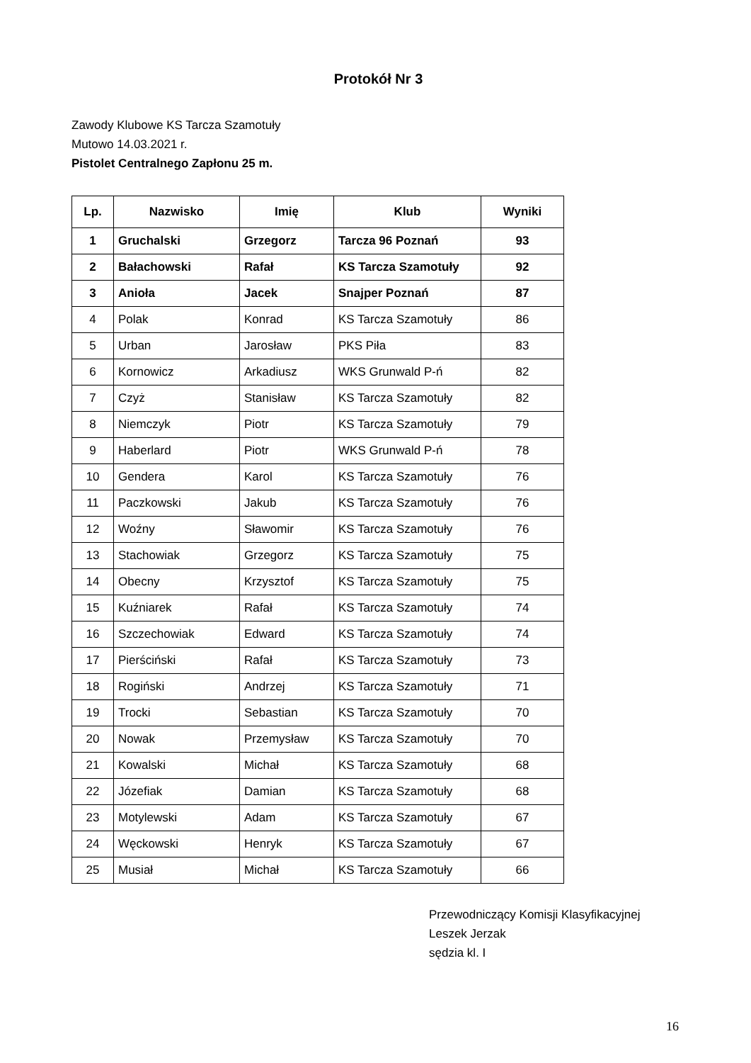Protokół Nr 3
Zawody Klubowe KS Tarcza Szamotuły
Mutowo 14.03.2021 r.
Pistolet Centralnego Zapłonu 25 m.
| Lp. | Nazwisko | Imię | Klub | Wyniki |
| --- | --- | --- | --- | --- |
| 1 | Gruchalski | Grzegorz | Tarcza 96 Poznań | 93 |
| 2 | Bałachowski | Rafał | KS Tarcza Szamotuły | 92 |
| 3 | Anioła | Jacek | Snajper Poznań | 87 |
| 4 | Polak | Konrad | KS Tarcza Szamotuły | 86 |
| 5 | Urban | Jarosław | PKS Piła | 83 |
| 6 | Kornowicz | Arkadiusz | WKS Grunwald P-ń | 82 |
| 7 | Czyż | Stanisław | KS Tarcza Szamotuły | 82 |
| 8 | Niemczyk | Piotr | KS Tarcza Szamotuły | 79 |
| 9 | Haberlard | Piotr | WKS Grunwald P-ń | 78 |
| 10 | Gendera | Karol | KS Tarcza Szamotuły | 76 |
| 11 | Paczkowski | Jakub | KS Tarcza Szamotuły | 76 |
| 12 | Woźny | Sławomir | KS Tarcza Szamotuły | 76 |
| 13 | Stachowiak | Grzegorz | KS Tarcza Szamotuły | 75 |
| 14 | Obecny | Krzysztof | KS Tarcza Szamotuły | 75 |
| 15 | Kuźniarek | Rafał | KS Tarcza Szamotuły | 74 |
| 16 | Szczechowiak | Edward | KS Tarcza Szamotuły | 74 |
| 17 | Pierściński | Rafał | KS Tarcza Szamotuły | 73 |
| 18 | Rogiński | Andrzej | KS Tarcza Szamotuły | 71 |
| 19 | Trocki | Sebastian | KS Tarcza Szamotuły | 70 |
| 20 | Nowak | Przemysław | KS Tarcza Szamotuły | 70 |
| 21 | Kowalski | Michał | KS Tarcza Szamotuły | 68 |
| 22 | Józefiak | Damian | KS Tarcza Szamotuły | 68 |
| 23 | Motylewski | Adam | KS Tarcza Szamotuły | 67 |
| 24 | Węckowski | Henryk | KS Tarcza Szamotuły | 67 |
| 25 | Musiał | Michał | KS Tarcza Szamotuły | 66 |
Przewodniczący Komisji Klasyfikacyjnej
Leszek Jerzak
sędzia kl. I
16